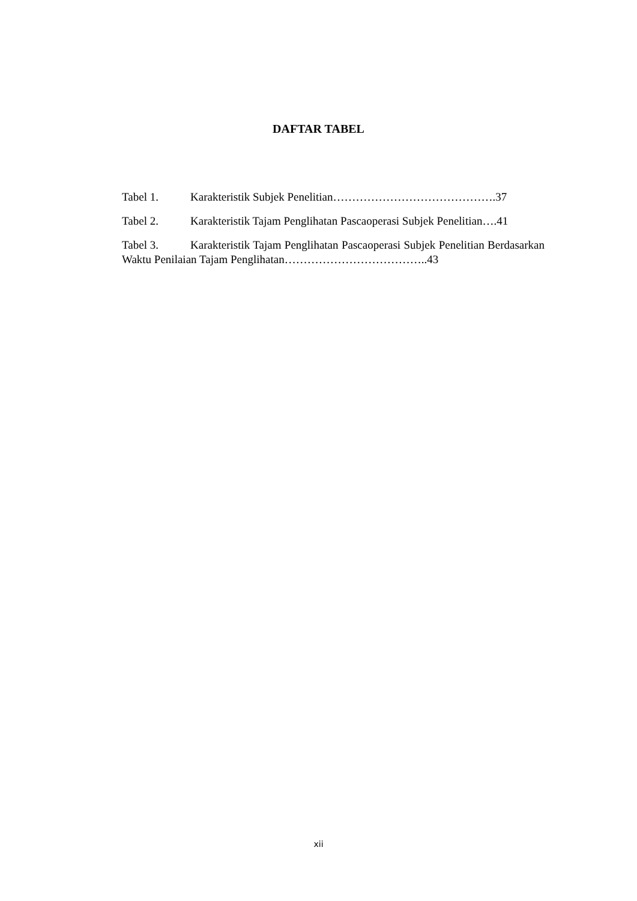DAFTAR TABEL
Tabel 1. Karakteristik Subjek Penelitian…………………………………….37
Tabel 2. Karakteristik Tajam Penglihatan Pascaoperasi Subjek Penelitian….41
Tabel 3. Karakteristik Tajam Penglihatan Pascaoperasi Subjek Penelitian Berdasarkan Waktu Penilaian Tajam Penglihatan………………………………..43
xii